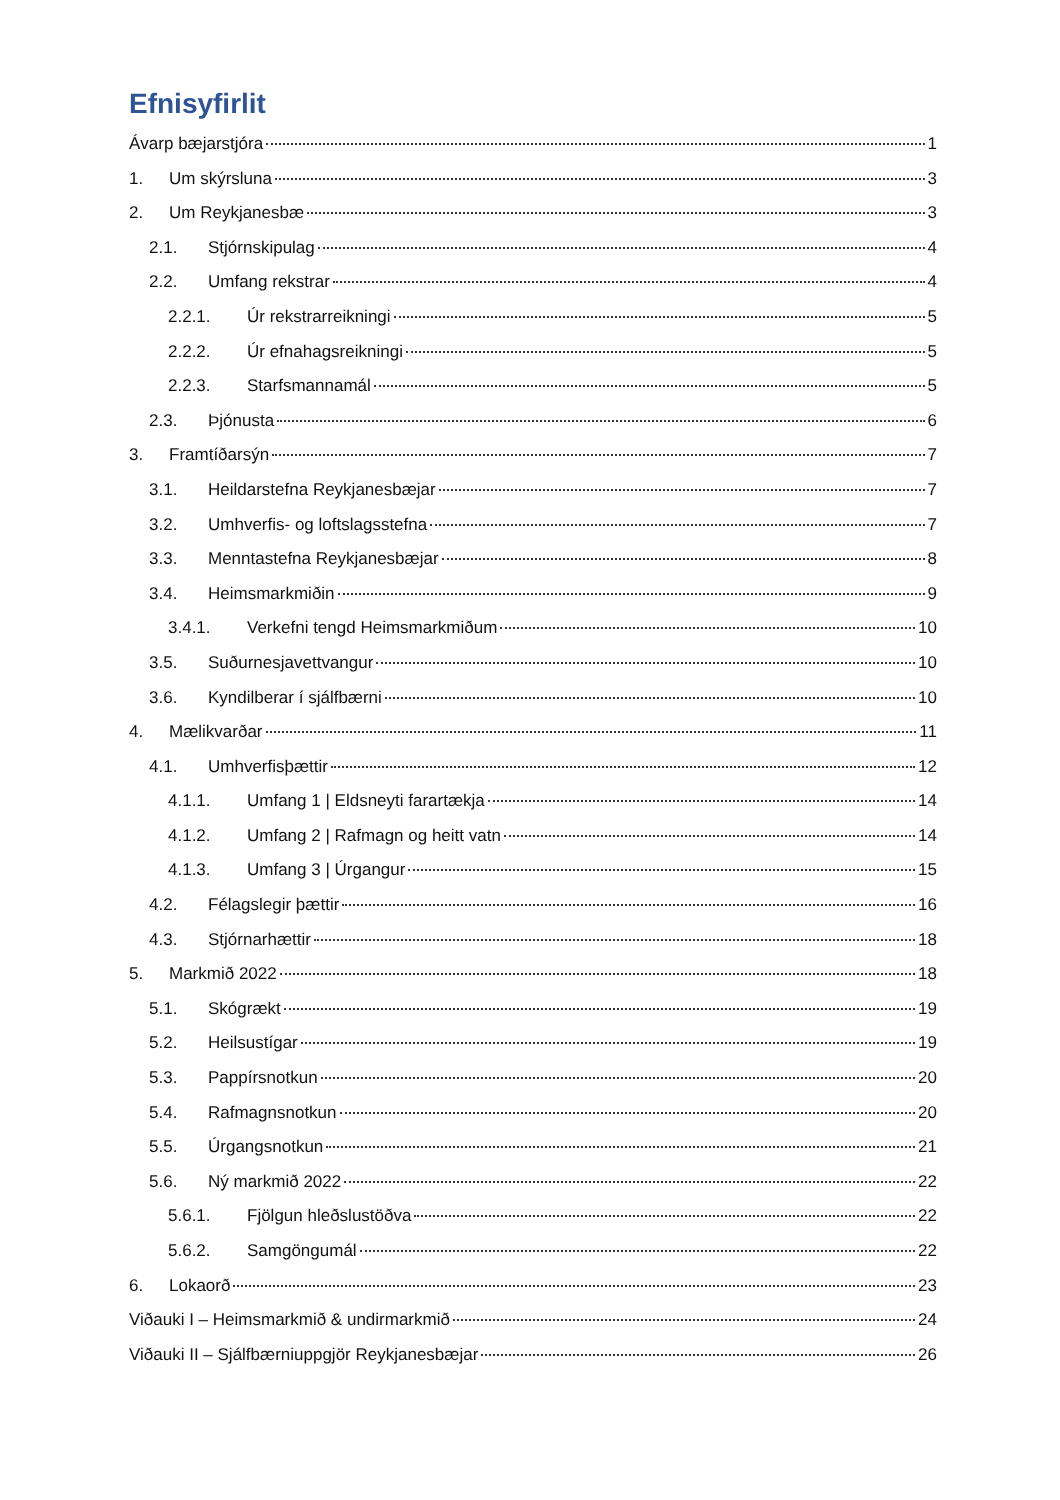Efnisyfirlit
Ávarp bæjarstjóra 1
1. Um skýrsluna 3
2. Um Reykjanesbæ 3
2.1. Stjórnskipulag 4
2.2. Umfang rekstrar 4
2.2.1. Úr rekstrarreikningi 5
2.2.2. Úr efnahagsreikningi 5
2.2.3. Starfsmannamál 5
2.3. Þjónusta 6
3. Framtíðarsýn 7
3.1. Heildarstefna Reykjanesbæjar 7
3.2. Umhverfis- og loftslagsstefna 7
3.3. Menntastefna Reykjanesbæjar 8
3.4. Heimsmarkmiðin 9
3.4.1. Verkefni tengd Heimsmarkmiðum 10
3.5. Suðurnesjavettvangur 10
3.6. Kyndilberar í sjálfbærni 10
4. Mælikvarðar 11
4.1. Umhverfisþættir 12
4.1.1. Umfang 1 | Eldsneyti farartækja 14
4.1.2. Umfang 2 | Rafmagn og heitt vatn 14
4.1.3. Umfang 3 | Úrgangur 15
4.2. Félagslegir þættir 16
4.3. Stjórnarhættir 18
5. Markmið 2022 18
5.1. Skógrækt 19
5.2. Heilsustígar 19
5.3. Pappírsnotkun 20
5.4. Rafmagnsnotkun 20
5.5. Úrgangsnotkun 21
5.6. Ný markmið 2022 22
5.6.1. Fjölgun hleðslustöðva 22
5.6.2. Samgöngumál 22
6. Lokaorð 23
Viðauki I – Heimsmarkmið & undirmarkmið 24
Viðauki II – Sjálfbærniuppgjör Reykjanesbæjar 26